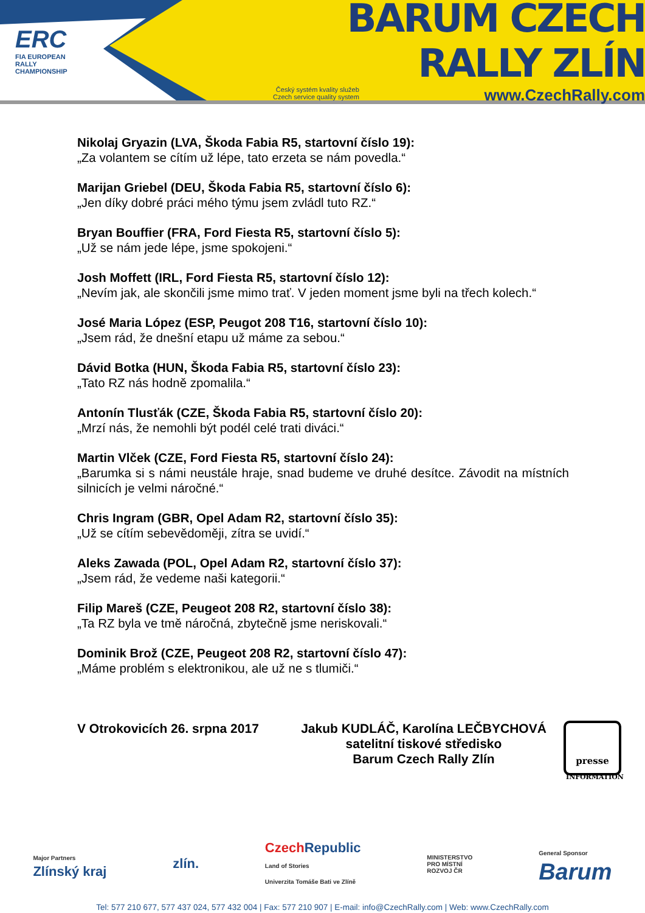ERC
FIA EUROPEAN RALLY CHAMPIONSHIP
BARUM CZECH RALLY ZLÍN
Český systém kvality služeb
Czech service quality system www.CzechRally.com
Nikolaj Gryazin (LVA, Škoda Fabia R5, startovní číslo 19):
„Za volantem se cítím už lépe, tato erzeta se nám povedla.“
Marijan Griebel (DEU, Škoda Fabia R5, startovní číslo 6):
„Jen díky dobré práci mého týmu jsem zvládl tuto RZ.“
Bryan Bouffier (FRA, Ford Fiesta R5, startovní číslo 5):
„Už se nám jede lépe, jsme spokojeni.“
Josh Moffett (IRL, Ford Fiesta R5, startovní číslo 12):
„Nevím jak, ale skončili jsme mimo trať. V jeden moment jsme byli na třech kolech.“
José Maria López (ESP, Peugot 208 T16, startovní číslo 10):
„Jsem rád, že dnešní etapu už máme za sebou.“
Dávid Botka (HUN, Škoda Fabia R5, startovní číslo 23):
„Tato RZ nás hodně zpomalila.“
Antonín Tlusťák (CZE, Škoda Fabia R5, startovní číslo 20):
„Mrzí nás, že nemohli být podél celé trati diváci.“
Martin Vlček (CZE, Ford Fiesta R5, startovní číslo 24):
„Barumka si s námi neustále hraje, snad budeme ve druhé desítce. Závodit na místních silnicích je velmi náročné.“
Chris Ingram (GBR, Opel Adam R2, startovní číslo 35):
„Už se cítím sebevědoměji, zítra se uvidí.“
Aleks Zawada (POL, Opel Adam R2, startovní číslo 37):
„Jsem rád, že vedeme naši kategorii.“
Filip Mareš (CZE, Peugeot 208 R2, startovní číslo 38):
„Ta RZ byla ve tmě náročná, zbytečně jsme neriskovali.“
Dominik Brož (CZE, Peugeot 208 R2, startovní číslo 47):
„Máme problém s elektronikou, ale už ne s tlumiči.“
V Otrokovicích 26. srpna 2017
Jakub KUDLÁČ, Karolína LEČBYCHOVÁ
satelitní tiskové středisko
Barum Czech Rally Zlín
presse
INFORMATION
Major Partners
Zlínský kraj
zlín.
Czech Republic
Land of Stories
Univerzita Tomáše Bati ve Zlíně
MINISTERSTVO
PRO MÍSTNÍ
ROZVOJ ČR
General Sponsor
Barum
Tel: 577 210 677, 577 437 024, 577 432 004 | Fax: 577 210 907 | E-mail: info@CzechRally.com | Web: www.CzechRally.com